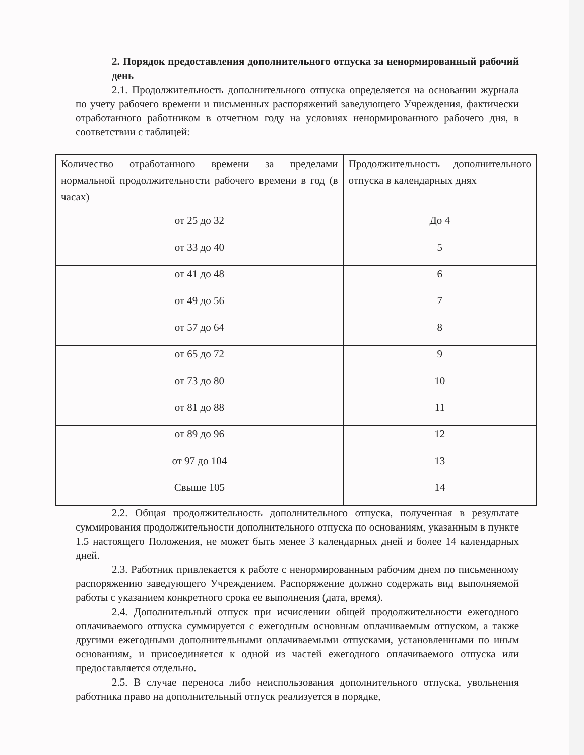2. Порядок предоставления дополнительного отпуска за ненормированный рабочий день
2.1. Продолжительность дополнительного отпуска определяется на основании журнала по учету рабочего времени и письменных распоряжений заведующего Учреждения, фактически отработанного работником в отчетном году на условиях ненормированного рабочего дня, в соответствии с таблицей:
| Количество отработанного времени за пределами нормальной продолжительности рабочего времени в год (в часах) | Продолжительность дополнительного отпуска в календарных днях |
| от 25 до 32 | До 4 |
| от 33 до 40 | 5 |
| от 41 до 48 | 6 |
| от 49 до 56 | 7 |
| от 57 до 64 | 8 |
| от 65 до 72 | 9 |
| от 73 до 80 | 10 |
| от 81 до 88 | 11 |
| от 89 до 96 | 12 |
| от 97 до 104 | 13 |
| Свыше 105 | 14 |
2.2. Общая продолжительность дополнительного отпуска, полученная в результате суммирования продолжительности дополнительного отпуска по основаниям, указанным в пункте 1.5 настоящего Положения, не может быть менее 3 календарных дней и более 14 календарных дней.
2.3. Работник привлекается к работе с ненормированным рабочим днем по письменному распоряжению заведующего Учреждением. Распоряжение должно содержать вид выполняемой работы с указанием конкретного срока ее выполнения (дата, время).
2.4. Дополнительный отпуск при исчислении общей продолжительности ежегодного оплачиваемого отпуска суммируется с ежегодным основным оплачиваемым отпуском, а также другими ежегодными дополнительными оплачиваемыми отпусками, установленными по иным основаниям, и присоединяется к одной из частей ежегодного оплачиваемого отпуска или предоставляется отдельно.
2.5. В случае переноса либо неиспользования дополнительного отпуска, увольнения работника право на дополнительный отпуск реализуется в порядке,